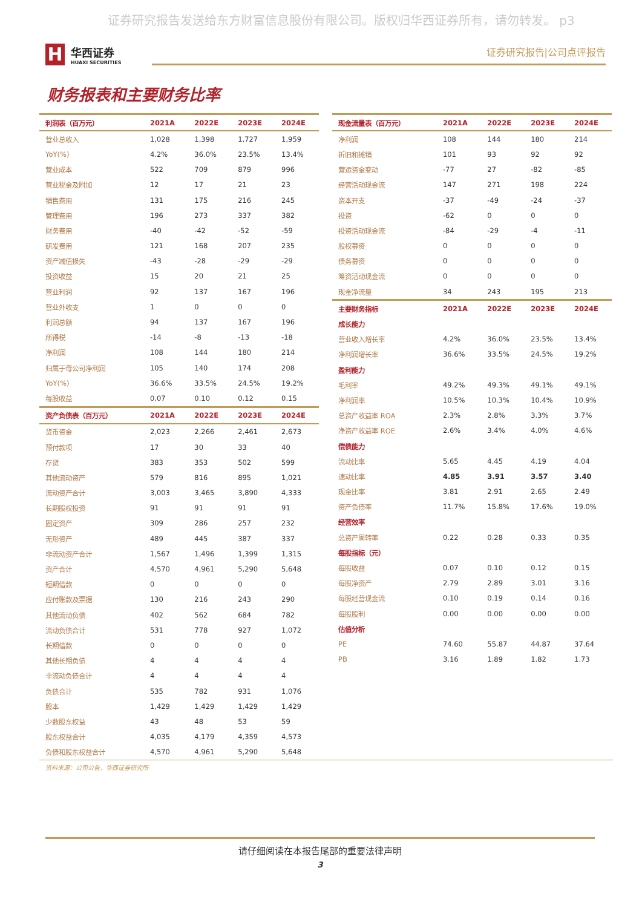证券研究报告发送给东方财富信息股份有限公司。版权归华西证券所有，请勿转发。 p3
H
华西证券
HUAXI SECURITIES
证券研究报告|公司点评报告
财务报表和主要财务比率
| 利润表（百万元） | 2021A | 2022E | 2023E | 2024E |
| --- | --- | --- | --- | --- |
| 营业总收入 | 1,028 | 1,398 | 1,727 | 1,959 |
| YoY(%) | 4.2% | 36.0% | 23.5% | 13.4% |
| 营业成本 | 522 | 709 | 879 | 996 |
| 营业税金及附加 | 12 | 17 | 21 | 23 |
| 销售费用 | 131 | 175 | 216 | 245 |
| 管理费用 | 196 | 273 | 337 | 382 |
| 财务费用 | -40 | -42 | -52 | -59 |
| 研发费用 | 121 | 168 | 207 | 235 |
| 资产减值损失 | -43 | -28 | -29 | -29 |
| 投资收益 | 15 | 20 | 21 | 25 |
| 营业利润 | 92 | 137 | 167 | 196 |
| 营业外收支 | 1 | 0 | 0 | 0 |
| 利润总额 | 94 | 137 | 167 | 196 |
| 所得税 | -14 | -8 | -13 | -18 |
| 净利润 | 108 | 144 | 180 | 214 |
| 归属于母公司净利润 | 105 | 140 | 174 | 208 |
| YoY(%) | 36.6% | 33.5% | 24.5% | 19.2% |
| 每股收益 | 0.07 | 0.10 | 0.12 | 0.15 |
| 资产负债表（百万元） | 2021A | 2022E | 2023E | 2024E |
| 货币资金 | 2,023 | 2,266 | 2,461 | 2,673 |
| 预付款项 | 17 | 30 | 33 | 40 |
| 存货 | 383 | 353 | 502 | 599 |
| 其他流动资产 | 579 | 816 | 895 | 1,021 |
| 流动资产合计 | 3,003 | 3,465 | 3,890 | 4,333 |
| 长期股权投资 | 91 | 91 | 91 | 91 |
| 固定资产 | 309 | 286 | 257 | 232 |
| 无形资产 | 489 | 445 | 387 | 337 |
| 非流动资产合计 | 1,567 | 1,496 | 1,399 | 1,315 |
| 资产合计 | 4,570 | 4,961 | 5,290 | 5,648 |
| 短期借款 | 0 | 0 | 0 | 0 |
| 应付账款及票据 | 130 | 216 | 243 | 290 |
| 其他流动负债 | 402 | 562 | 684 | 782 |
| 流动负债合计 | 531 | 778 | 927 | 1,072 |
| 长期借款 | 0 | 0 | 0 | 0 |
| 其他长期负债 | 4 | 4 | 4 | 4 |
| 非流动负债合计 | 4 | 4 | 4 | 4 |
| 负债合计 | 535 | 782 | 931 | 1,076 |
| 股本 | 1,429 | 1,429 | 1,429 | 1,429 |
| 少数股东权益 | 43 | 48 | 53 | 59 |
| 股东权益合计 | 4,035 | 4,179 | 4,359 | 4,573 |
| 负债和股东权益合计 | 4,570 | 4,961 | 5,290 | 5,648 |
| 现金流量表（百万元） | 2021A | 2022E | 2023E | 2024E |
| --- | --- | --- | --- | --- |
| 净利润 | 108 | 144 | 180 | 214 |
| 折旧和摊销 | 101 | 93 | 92 | 92 |
| 营运资金变动 | -77 | 27 | -82 | -85 |
| 经营活动现金流 | 147 | 271 | 198 | 224 |
| 资本开支 | -37 | -49 | -24 | -37 |
| 投资 | -62 | 0 | 0 | 0 |
| 投资活动现金流 | -84 | -29 | -4 | -11 |
| 股权募资 | 0 | 0 | 0 | 0 |
| 债务募资 | 0 | 0 | 0 | 0 |
| 筹资活动现金流 | 0 | 0 | 0 | 0 |
| 现金净流量 | 34 | 243 | 195 | 213 |
| 主要财务指标 | 2021A | 2022E | 2023E | 2024E |
| 成长能力 | | | | |
| 营业收入增长率 | 4.2% | 36.0% | 23.5% | 13.4% |
| 净利润增长率 | 36.6% | 33.5% | 24.5% | 19.2% |
| 盈利能力 | | | | |
| 毛利率 | 49.2% | 49.3% | 49.1% | 49.1% |
| 净利润率 | 10.5% | 10.3% | 10.4% | 10.9% |
| 总资产收益率 ROA | 2.3% | 2.8% | 3.3% | 3.7% |
| 净资产收益率 ROE | 2.6% | 3.4% | 4.0% | 4.6% |
| 偿债能力 | | | | |
| 流动比率 | 5.65 | 4.45 | 4.19 | 4.04 |
| 速动比率 | 4.85 | 3.91 | 3.57 | 3.40 |
| 现金比率 | 3.81 | 2.91 | 2.65 | 2.49 |
| 资产负债率 | 11.7% | 15.8% | 17.6% | 19.0% |
| 经营效率 | | | | |
| 总资产周转率 | 0.22 | 0.28 | 0.33 | 0.35 |
| 每股指标（元） | | | | |
| 每股收益 | 0.07 | 0.10 | 0.12 | 0.15 |
| 每股净资产 | 2.79 | 2.89 | 3.01 | 3.16 |
| 每股经营现金流 | 0.10 | 0.19 | 0.14 | 0.16 |
| 每股股利 | 0.00 | 0.00 | 0.00 | 0.00 |
| 估值分析 | | | | |
| PE | 74.60 | 55.87 | 44.87 | 37.64 |
| PB | 3.16 | 1.89 | 1.82 | 1.73 |
资料来源：公司公告，华西证券研究所
请仔细阅读在本报告尾部的重要法律声明
3